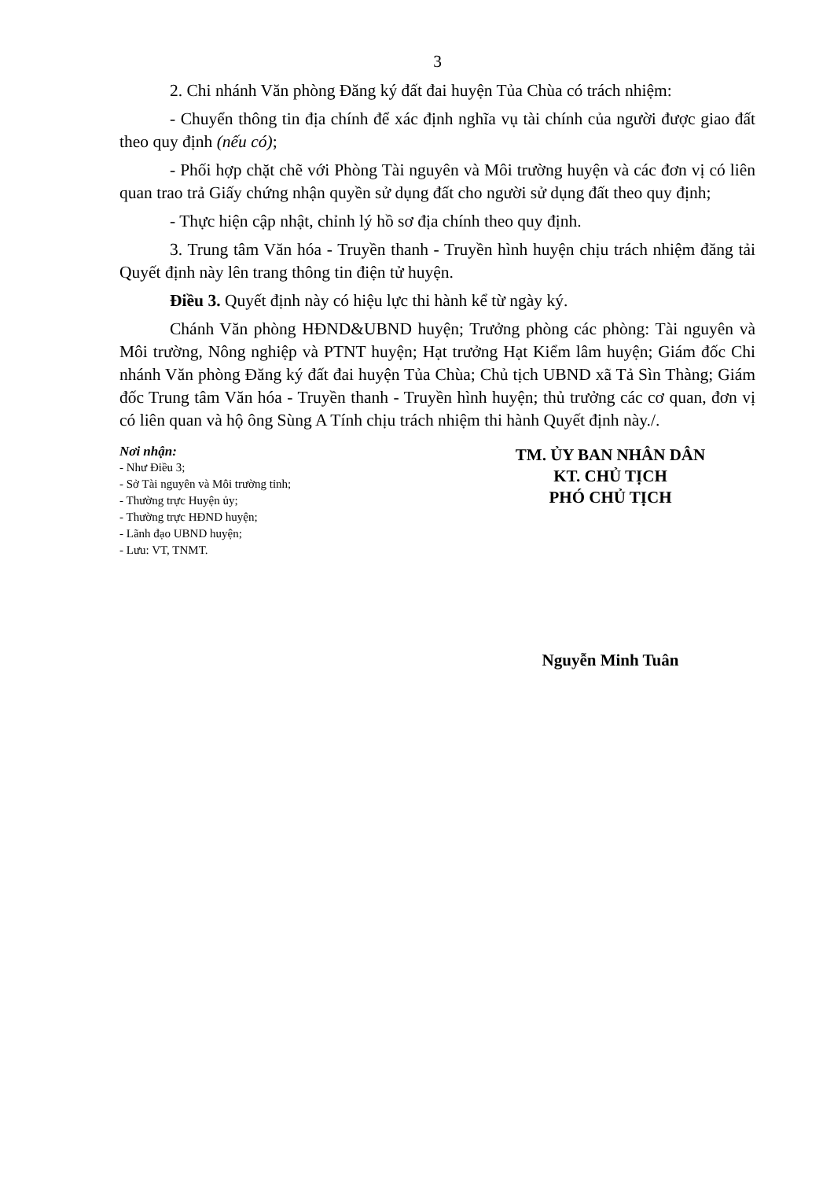3
2. Chi nhánh Văn phòng Đăng ký đất đai huyện Tủa Chùa có trách nhiệm:
- Chuyển thông tin địa chính để xác định nghĩa vụ tài chính của người được giao đất theo quy định (nếu có);
- Phối hợp chặt chẽ với Phòng Tài nguyên và Môi trường huyện và các đơn vị có liên quan trao trả Giấy chứng nhận quyền sử dụng đất cho người sử dụng đất theo quy định;
- Thực hiện cập nhật, chỉnh lý hồ sơ địa chính theo quy định.
3. Trung tâm Văn hóa - Truyền thanh - Truyền hình huyện chịu trách nhiệm đăng tải Quyết định này lên trang thông tin điện tử huyện.
Điều 3. Quyết định này có hiệu lực thi hành kể từ ngày ký.
Chánh Văn phòng HĐND&UBND huyện; Trưởng phòng các phòng: Tài nguyên và Môi trường, Nông nghiệp và PTNT huyện; Hạt trưởng Hạt Kiểm lâm huyện; Giám đốc Chi nhánh Văn phòng Đăng ký đất đai huyện Tủa Chùa; Chủ tịch UBND xã Tả Sìn Thàng; Giám đốc Trung tâm Văn hóa - Truyền thanh - Truyền hình huyện; thủ trưởng các cơ quan, đơn vị có liên quan và hộ ông Sùng A Tính chịu trách nhiệm thi hành Quyết định này./.
Nơi nhận:
- Như Điều 3;
- Sở Tài nguyên và Môi trường tỉnh;
- Thường trực Huyện ủy;
- Thường trực HĐND huyện;
- Lãnh đạo UBND huyện;
- Lưu: VT, TNMT.
TM. ỦY BAN NHÂN DÂN
KT. CHỦ TỊCH
PHÓ CHỦ TỊCH
Nguyễn Minh Tuân